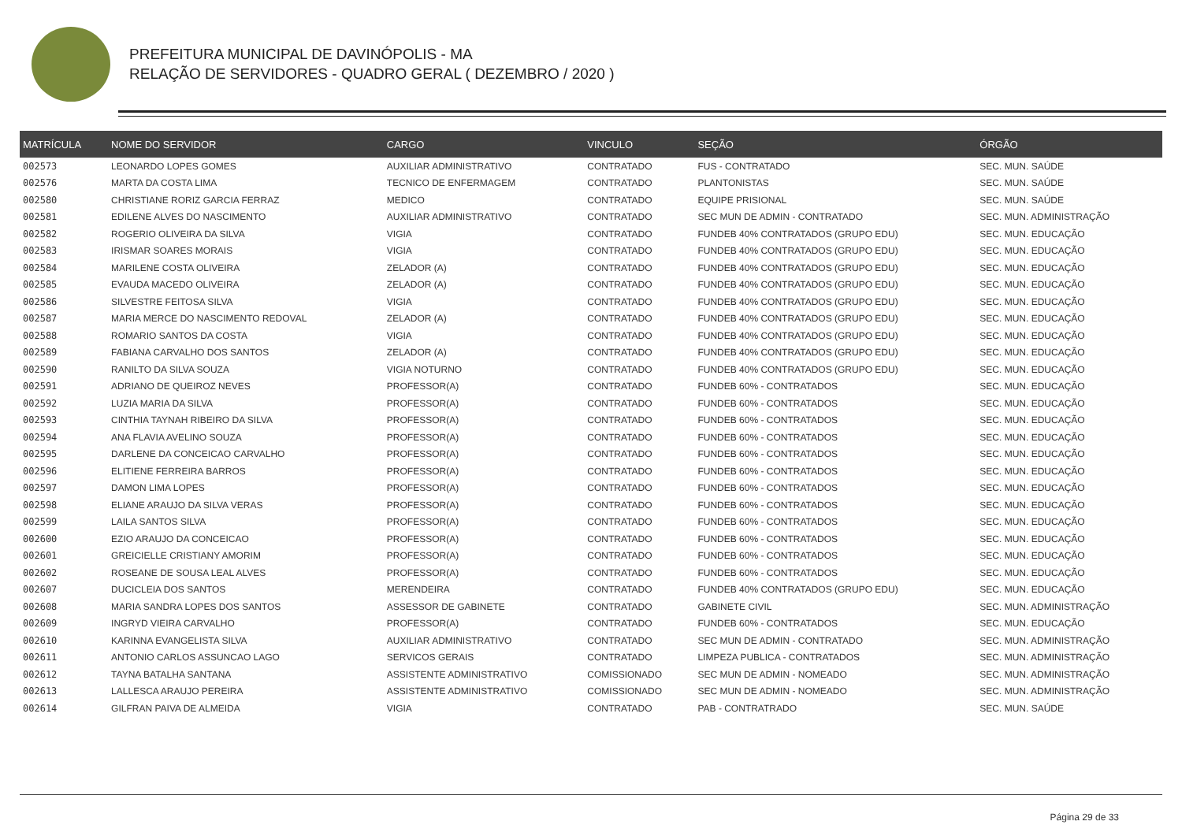PREFEITURA MUNICIPAL DE DAVINÓPOLIS - MA
RELAÇÃO DE SERVIDORES - QUADRO GERAL ( DEZEMBRO / 2020 )
| MATRÍCULA | NOME DO SERVIDOR | CARGO | VINCULO | SEÇÃO | ÓRGÃO |
| --- | --- | --- | --- | --- | --- |
| 002573 | LEONARDO LOPES GOMES | AUXILIAR ADMINISTRATIVO | CONTRATADO | FUS - CONTRATADO | SEC. MUN. SAÚDE |
| 002576 | MARTA DA COSTA LIMA | TECNICO DE ENFERMAGEM | CONTRATADO | PLANTONISTAS | SEC. MUN. SAÚDE |
| 002580 | CHRISTIANE RORIZ GARCIA FERRAZ | MEDICO | CONTRATADO | EQUIPE PRISIONAL | SEC. MUN. SAÚDE |
| 002581 | EDILENE ALVES DO NASCIMENTO | AUXILIAR ADMINISTRATIVO | CONTRATADO | SEC MUN DE ADMIN - CONTRATADO | SEC. MUN. ADMINISTRAÇÃO |
| 002582 | ROGERIO OLIVEIRA DA SILVA | VIGIA | CONTRATADO | FUNDEB 40% CONTRATADOS (GRUPO EDU) | SEC. MUN. EDUCAÇÃO |
| 002583 | IRISMAR SOARES MORAIS | VIGIA | CONTRATADO | FUNDEB 40% CONTRATADOS (GRUPO EDU) | SEC. MUN. EDUCAÇÃO |
| 002584 | MARILENE COSTA OLIVEIRA | ZELADOR (A) | CONTRATADO | FUNDEB 40% CONTRATADOS (GRUPO EDU) | SEC. MUN. EDUCAÇÃO |
| 002585 | EVAUDA MACEDO OLIVEIRA | ZELADOR (A) | CONTRATADO | FUNDEB 40% CONTRATADOS (GRUPO EDU) | SEC. MUN. EDUCAÇÃO |
| 002586 | SILVESTRE FEITOSA SILVA | VIGIA | CONTRATADO | FUNDEB 40% CONTRATADOS (GRUPO EDU) | SEC. MUN. EDUCAÇÃO |
| 002587 | MARIA MERCE DO NASCIMENTO REDOVAL | ZELADOR (A) | CONTRATADO | FUNDEB 40% CONTRATADOS (GRUPO EDU) | SEC. MUN. EDUCAÇÃO |
| 002588 | ROMARIO SANTOS DA COSTA | VIGIA | CONTRATADO | FUNDEB 40% CONTRATADOS (GRUPO EDU) | SEC. MUN. EDUCAÇÃO |
| 002589 | FABIANA CARVALHO DOS SANTOS | ZELADOR (A) | CONTRATADO | FUNDEB 40% CONTRATADOS (GRUPO EDU) | SEC. MUN. EDUCAÇÃO |
| 002590 | RANILTO DA SILVA SOUZA | VIGIA NOTURNO | CONTRATADO | FUNDEB 40% CONTRATADOS (GRUPO EDU) | SEC. MUN. EDUCAÇÃO |
| 002591 | ADRIANO DE QUEIROZ NEVES | PROFESSOR(A) | CONTRATADO | FUNDEB 60% - CONTRATADOS | SEC. MUN. EDUCAÇÃO |
| 002592 | LUZIA MARIA DA SILVA | PROFESSOR(A) | CONTRATADO | FUNDEB 60% - CONTRATADOS | SEC. MUN. EDUCAÇÃO |
| 002593 | CINTHIA TAYNAH RIBEIRO DA SILVA | PROFESSOR(A) | CONTRATADO | FUNDEB 60% - CONTRATADOS | SEC. MUN. EDUCAÇÃO |
| 002594 | ANA FLAVIA AVELINO SOUZA | PROFESSOR(A) | CONTRATADO | FUNDEB 60% - CONTRATADOS | SEC. MUN. EDUCAÇÃO |
| 002595 | DARLENE DA CONCEICAO CARVALHO | PROFESSOR(A) | CONTRATADO | FUNDEB 60% - CONTRATADOS | SEC. MUN. EDUCAÇÃO |
| 002596 | ELITIENE FERREIRA BARROS | PROFESSOR(A) | CONTRATADO | FUNDEB 60% - CONTRATADOS | SEC. MUN. EDUCAÇÃO |
| 002597 | DAMON LIMA LOPES | PROFESSOR(A) | CONTRATADO | FUNDEB 60% - CONTRATADOS | SEC. MUN. EDUCAÇÃO |
| 002598 | ELIANE ARAUJO DA SILVA VERAS | PROFESSOR(A) | CONTRATADO | FUNDEB 60% - CONTRATADOS | SEC. MUN. EDUCAÇÃO |
| 002599 | LAILA SANTOS SILVA | PROFESSOR(A) | CONTRATADO | FUNDEB 60% - CONTRATADOS | SEC. MUN. EDUCAÇÃO |
| 002600 | EZIO ARAUJO DA CONCEICAO | PROFESSOR(A) | CONTRATADO | FUNDEB 60% - CONTRATADOS | SEC. MUN. EDUCAÇÃO |
| 002601 | GREICIELLE CRISTIANY AMORIM | PROFESSOR(A) | CONTRATADO | FUNDEB 60% - CONTRATADOS | SEC. MUN. EDUCAÇÃO |
| 002602 | ROSEANE DE SOUSA LEAL ALVES | PROFESSOR(A) | CONTRATADO | FUNDEB 60% - CONTRATADOS | SEC. MUN. EDUCAÇÃO |
| 002607 | DUCICLEIA DOS SANTOS | MERENDEIRA | CONTRATADO | FUNDEB 40% CONTRATADOS (GRUPO EDU) | SEC. MUN. EDUCAÇÃO |
| 002608 | MARIA SANDRA LOPES DOS SANTOS | ASSESSOR DE GABINETE | CONTRATADO | GABINETE CIVIL | SEC. MUN. ADMINISTRAÇÃO |
| 002609 | INGRYD VIEIRA CARVALHO | PROFESSOR(A) | CONTRATADO | FUNDEB 60% - CONTRATADOS | SEC. MUN. EDUCAÇÃO |
| 002610 | KARINNA EVANGELISTA SILVA | AUXILIAR ADMINISTRATIVO | CONTRATADO | SEC MUN DE ADMIN - CONTRATADO | SEC. MUN. ADMINISTRAÇÃO |
| 002611 | ANTONIO CARLOS ASSUNCAO LAGO | SERVICOS GERAIS | CONTRATADO | LIMPEZA PUBLICA - CONTRATADOS | SEC. MUN. ADMINISTRAÇÃO |
| 002612 | TAYNA BATALHA SANTANA | ASSISTENTE ADMINISTRATIVO | COMISSIONADO | SEC MUN DE ADMIN - NOMEADO | SEC. MUN. ADMINISTRAÇÃO |
| 002613 | LALLESCA ARAUJO PEREIRA | ASSISTENTE ADMINISTRATIVO | COMISSIONADO | SEC MUN DE ADMIN - NOMEADO | SEC. MUN. ADMINISTRAÇÃO |
| 002614 | GILFRAN PAIVA DE ALMEIDA | VIGIA | CONTRATADO | PAB - CONTRATRADO | SEC. MUN. SAÚDE |
Página 29 de 33